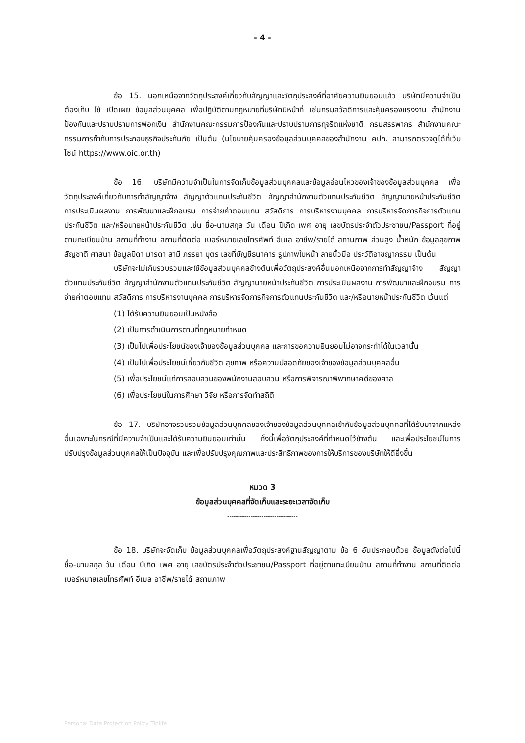- 4 -
ข้อ 15. นอกเหนือจากวัตถุประสงค์เกี่ยวกับสัญญาและวัตถุประสงค์ที่อาศัยความยินยอมแล้ว บริษัทมีความจำเป็นต้องเก็บ ใช้ เปิดเผย ข้อมูลส่วนบุคคล เพื่อปฏิบัติตามกฎหมายที่บริษัทมีหน้าที่ เช่นกรมสวัสดิการและคุ้มครองแรงงาน สำนักงานป้องกันและปราบปรามการฟอกเงิน สำนักงานคณะกรรมการป้องกันและปราบปรามการทุจริตแห่งชาติ กรมสรรพากร สำนักงานคณะกรรมการกำกับการประกอบธุรกิจประกันภัย เป็นต้น (นโยบายคุ้มครองข้อมูลส่วนบุคคลของสำนักงาน คปภ. สามารถตรวจดูได้ที่เว็บไซน์ https://www.oic.or.th)
ข้อ 16. บริษัทมีความจำเป็นในการจัดเก็บข้อมูลส่วนบุคคลและข้อมูลอ่อนไหวของเจ้าของข้อมูลส่วนบุคคล เพื่อวัตถุประสงค์เกี่ยวกับการทำสัญญาจ้าง สัญญาตัวแทนประกันชีวิต สัญญาสำนักงานตัวแทนประกันชีวิต สัญญานายหน้าประกันชีวิต การประเมินผลงาน การพัฒนาและฝึกอบรม การจ่ายค่าตอบแทน สวัสดิการ การบริหารงานบุคคล การบริหารจัดการกิจการตัวแทนประกันชีวิต และ/หรือนายหน้าประกันชีวิต เช่น ชื่อ-นามสกุล วัน เดือน ปีเกิด เพศ อายุ เลขบัตรประจำตัวประชาชน/Passport ที่อยู่ตามทะเบียนบ้าน สถานที่ทำงาน สถานที่ติดต่อ เบอร์หมายเลขโทรศัพท์ อีเมล อาชีพ/รายได้ สถานภาพ ส่วนสูง น้ำหนัก ข้อมูลสุขภาพ สัญชาติ ศาสนา ข้อมูลบิดา มารดา สามี ภรรยา บุตร เลขที่บัญชีธนาคาร รูปภาพใบหน้า ลายนิ้วมือ ประวัติอาชญากรรม เป็นต้น
บริษัทจะไม่เก็บรวบรวมและใช้ข้อมูลส่วนบุคคลข้างต้นเพื่อวัตถุประสงค์อื่นนอกเหนือจากการทำสัญญาจ้าง สัญญาตัวแทนประกันชีวิต สัญญาสำนักงานตัวแทนประกันชีวิต สัญญานายหน้าประกันชีวิต การประเมินผลงาน การพัฒนาและฝึกอบรม การจ่ายค่าตอบแทน สวัสดิการ การบริหารงานบุคคล การบริหารจัดการกิจการตัวแทนประกันชีวิต และ/หรือนายหน้าประกันชีวิต เว้นแต่
(1) ได้รับความยินยอมเป็นหนังสือ
(2) เป็นการดำเนินการตามที่กฎหมายกำหนด
(3) เป็นไปเพื่อประโยชน์ของเจ้าของข้อมูลส่วนบุคคล และการขอความยินยอมไม่อาจกระทำได้ในเวลานั้น
(4) เป็นไปเพื่อประโยชน์เกี่ยวกับชีวิต สุขภาพ หรือความปลอดภัยของเจ้าของข้อมูลส่วนบุคคลอื่น
(5) เพื่อประโยชน์แก่การสอบสวนของพนักงานสอบสวน หรือการพิจารณาพิพากษาคดีของศาล
(6) เพื่อประโยชน์ในการศึกษา วิจัย หรือการจัดทำสถิติ
ข้อ 17. บริษัทอาจรวบรวมข้อมูลส่วนบุคคลของเจ้าของข้อมูลส่วนบุคคลเข้ากับข้อมูลส่วนบุคคลที่ได้รับมาจากแหล่งอื่นเฉพาะในกรณีที่มีความจำเป็นและได้รับความยินยอมเท่านั้น ทั้งนี้เพื่อวัตถุประสงค์ที่กำหนดไว้ข้างต้น และเพื่อประโยชน์ในการปรับปรุงข้อมูลส่วนบุคคลให้เป็นปัจจุบัน และเพื่อปรับปรุงคุณภาพและประสิทธิภาพของการให้บริการของบริษัทให้ดียิ่งขึ้น
หมวด 3
ข้อมูลส่วนบุคคลที่จัดเก็บและระยะเวลาจัดเก็บ
---------------------------------
ข้อ 18. บริษัทจะจัดเก็บ ข้อมูลส่วนบุคคลเพื่อวัตถุประสงค์ฐานสัญญาตาม ข้อ 6 อันประกอบด้วย ข้อมูลดังต่อไปนี้ ชื่อ-นามสกุล วัน เดือน ปีเกิด เพศ อายุ เลขบัตรประจำตัวประชาชน/Passport ที่อยู่ตามทะเบียนบ้าน สถานที่ทำงาน สถานที่ติดต่อ เบอร์หมายเลขโทรศัพท์ อีเมล อาชีพ/รายได้ สถานภาพ
Personal Data Protection Policy Tiplife